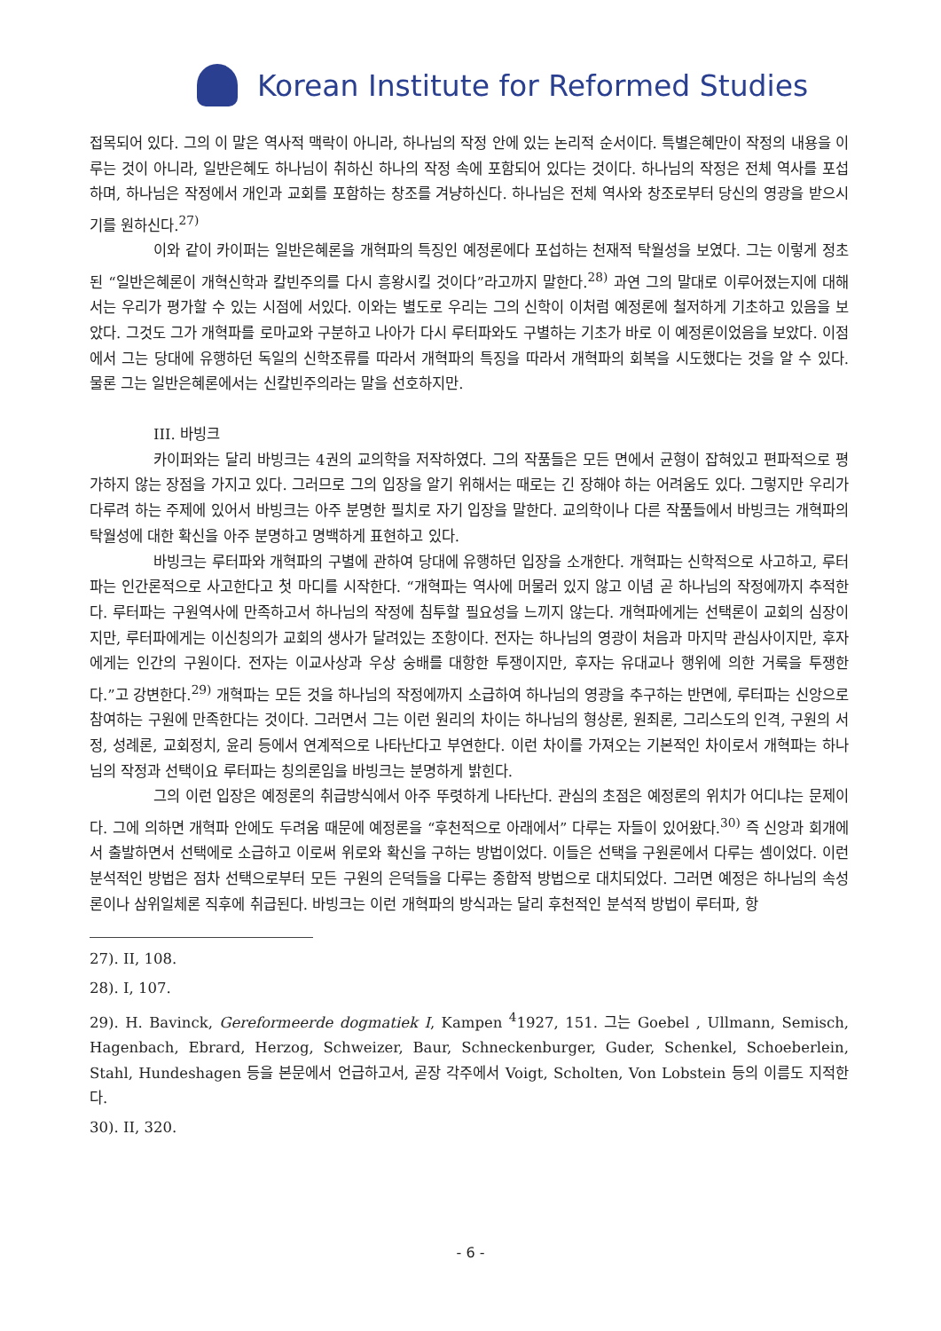Korean Institute for Reformed Studies
접목되어 있다. 그의 이 말은 역사적 맥락이 아니라, 하나님의 작정 안에 있는 논리적 순서이다. 특별은혜만이 작정의 내용을 이루는 것이 아니라, 일반은혜도 하나님이 취하신 하나의 작정 속에 포함되어 있다는 것이다. 하나님의 작정은 전체 역사를 포섭하며, 하나님은 작정에서 개인과 교회를 포함하는 창조를 겨냥하신다. 하나님은 전체 역사와 창조로부터 당신의 영광을 받으시기를 원하신다.<sup>27)</sup>
이와 같이 카이퍼는 일반은혜론을 개혁파의 특징인 예정론에다 포섭하는 천재적 탁월성을 보였다. 그는 이렇게 정초된 “일반은혜론이 개혁신학과 칼빈주의를 다시 흥왕시킬 것이다”라고까지 말한다.<sup>28)</sup> 과연 그의 말대로 이루어졌는지에 대해서는 우리가 평가할 수 있는 시점에 서있다. 이와는 별도로 우리는 그의 신학이 이처럼 예정론에 철저하게 기초하고 있음을 보았다. 그것도 그가 개혁파를 로마교와 구분하고 나아가 다시 루터파와도 구별하는 기초가 바로 이 예정론이었음을 보았다. 이점에서 그는 당대에 유행하던 독일의 신학조류를 따라서 개혁파의 특징을 따라서 개혁파의 회복을 시도했다는 것을 알 수 있다. 물론 그는 일반은혜론에서는 신칼빈주의라는 말을 선호하지만.
III. 바빙크
카이퍼와는 달리 바빙크는 4권의 교의학을 저작하였다. 그의 작품들은 모든 면에서 균형이 잡혀있고 편파적으로 평가하지 않는 장점을 가지고 있다. 그러므로 그의 입장을 알기 위해서는 때로는 긴 장해야 하는 어려움도 있다. 그렇지만 우리가 다루려 하는 주제에 있어서 바빙크는 아주 분명한 필치로 자기 입장을 말한다. 교의학이나 다른 작품들에서 바빙크는 개혁파의 탁월성에 대한 확신을 아주 분명하고 명백하게 표현하고 있다.
바빙크는 루터파와 개혁파의 구별에 관하여 당대에 유행하던 입장을 소개한다. 개혁파는 신학적으로 사고하고, 루터파는 인간론적으로 사고한다고 첫 마디를 시작한다. “개혁파는 역사에 머물러 있지 않고 이념 곧 하나님의 작정에까지 추적한다. 루터파는 구원역사에 만족하고서 하나님의 작정에 침투할 필요성을 느끼지 않는다. 개혁파에게는 선택론이 교회의 심장이지만, 루터파에게는 이신칭의가 교회의 생사가 달려있는 조항이다. 전자는 하나님의 영광이 처음과 마지막 관심사이지만, 후자에게는 인간의 구원이다. 전자는 이교사상과 우상 숭배를 대항한 투쟁이지만, 후자는 유대교나 행위에 의한 거룩을 투쟁한다.”고 강변한다.<sup>29)</sup> 개혁파는 모든 것을 하나님의 작정에까지 소급하여 하나님의 영광을 추구하는 반면에, 루터파는 신앙으로 참여하는 구원에 만족한다는 것이다. 그러면서 그는 이런 원리의 차이는 하나님의 형상론, 원죄론, 그리스도의 인격, 구원의 서정, 성례론, 교회정치, 윤리 등에서 연계적으로 나타난다고 부연한다. 이런 차이를 가져오는 기본적인 차이로서 개혁파는 하나님의 작정과 선택이요 루터파는 칭의론임을 바빙크는 분명하게 밝힌다.
그의 이런 입장은 예정론의 취급방식에서 아주 뚜렷하게 나타난다. 관심의 초점은 예정론의 위치가 어디냐는 문제이다. 그에 의하면 개혁파 안에도 두려움 때문에 예정론을 “후천적으로 아래에서” 다루는 자들이 있어왔다.<sup>30)</sup> 즉 신앙과 회개에서 출발하면서 선택에로 소급하고 이로써 위로와 확신을 구하는 방법이었다. 이들은 선택을 구원론에서 다루는 셈이었다. 이런 분석적인 방법은 점차 선택으로부터 모든 구원의 은덕들을 다루는 종합적 방법으로 대치되었다. 그러면 예정은 하나님의 속성론이나 삼위일체론 직후에 취급된다. 바빙크는 이런 개혁파의 방식과는 달리 후천적인 분석적 방법이 루터파, 항
27). II, 108.
28). I, 107.
29). H. Bavinck, Gereformeerde dogmatiek I, Kampen <sup>4</sup>1927, 151. 그는 Goebel , Ullmann, Semisch, Hagenbach, Ebrard, Herzog, Schweizer, Baur, Schneckenburger, Guder, Schenkel, Schoeberlein, Stahl, Hundeshagen 등을 본문에서 언급하고서, 곧장 각주에서 Voigt, Scholten, Von Lobstein 등의 이름도 지적한다.
30). II, 320.
- 6 -